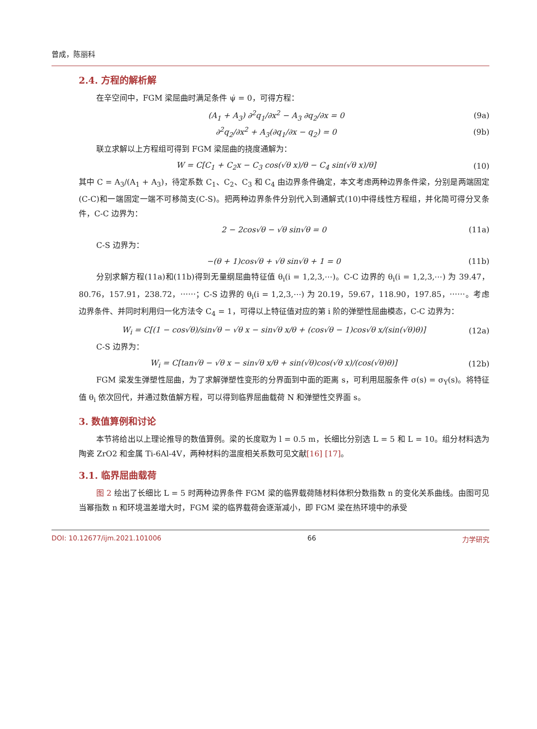曾成，陈丽科
2.4. 方程的解析解
在辛空间中，FGM 梁屈曲时满足条件 ψ̇ = 0，可得方程：
(A<sub>1</sub> + A<sub>3</sub>) ∂<sup>2</sup>q<sub>1</sub>/∂x<sup>2</sup> − A<sub>3</sub> ∂q<sub>2</sub>/∂x = 0 (9a)
∂<sup>2</sup>q<sub>2</sub>/∂x<sup>2</sup> + A<sub>3</sub>(∂q<sub>1</sub>/∂x − q<sub>2</sub>) = 0 (9b)
联立求解以上方程组可得到 FGM 梁屈曲的挠度通解为：
W = C[C<sub>1</sub> + C<sub>2</sub>x − C<sub>3</sub> cos(√θ x)/θ − C<sub>4</sub> sin(√θ x)/θ] (10)
其中 C = A<sub>3</sub>/(A<sub>1</sub> + A<sub>3</sub>)，待定系数 C<sub>1</sub>、C<sub>2</sub>、C<sub>3</sub> 和 C<sub>4</sub> 由边界条件确定，本文考虑两种边界条件梁，分别是两端固定(C-C)和一端固定一端不可移简支(C-S)。把两种边界条件分别代入到通解式(10)中得线性方程组，并化简可得分叉条件，C-C 边界为：
2 − 2cos√θ − √θ sin√θ = 0 (11a)
C-S 边界为：
−(θ + 1)cos√θ + √θ sin√θ + 1 = 0 (11b)
分别求解方程(11a)和(11b)得到无量纲屈曲特征值 θ<sub>i</sub>(i = 1,2,3,⋯)。C-C 边界的 θ<sub>i</sub>(i = 1,2,3,⋯) 为 39.47，80.76，157.91，238.72，⋯⋯；C-S 边界的 θ<sub>i</sub>(i = 1,2,3,⋯) 为 20.19，59.67，118.90，197.85，⋯⋯。考虑边界条件、并同时利用归一化方法令 C<sub>4</sub> = 1，可得以上特征值对应的第 i 阶的弹塑性屈曲模态，C-C 边界为：
W<sub>i</sub> = C[(1 − cos√θ)/sin√θ − √θ x − sin√θ x/θ + (cos√θ − 1)cos√θ x/(sin(√θ)θ)] (12a)
C-S 边界为：
W<sub>i</sub> = C[tan√θ − √θ x − sin√θ x/θ + sin(√θ)cos(√θ x)/(cos(√θ)θ)] (12b)
FGM 梁发生弹塑性屈曲，为了求解弹塑性变形的分界面到中面的距离 s，可利用屈服条件 σ(s) = σ<sub>Y</sub>(s)。将特征值 θ<sub>i</sub> 依次回代，并通过数值解方程，可以得到临界屈曲载荷 N 和弹塑性交界面 s。
3. 数值算例和讨论
本节将给出以上理论推导的数值算例。梁的长度取为 l = 0.5 m，长细比分别选 L = 5 和 L = 10。组分材料选为陶瓷 ZrO2 和金属 Ti-6Al-4V，两种材料的温度相关系数可见文献[16] [17]。
3.1. 临界屈曲载荷
图 2 绘出了长细比 L = 5 时两种边界条件 FGM 梁的临界载荷随材料体积分数指数 n 的变化关系曲线。由图可见当幂指数 n 和环境温差增大时，FGM 梁的临界载荷会逐渐减小，即 FGM 梁在热环境中的承受
DOI: 10.12677/ijm.2021.101006 66 力学研究